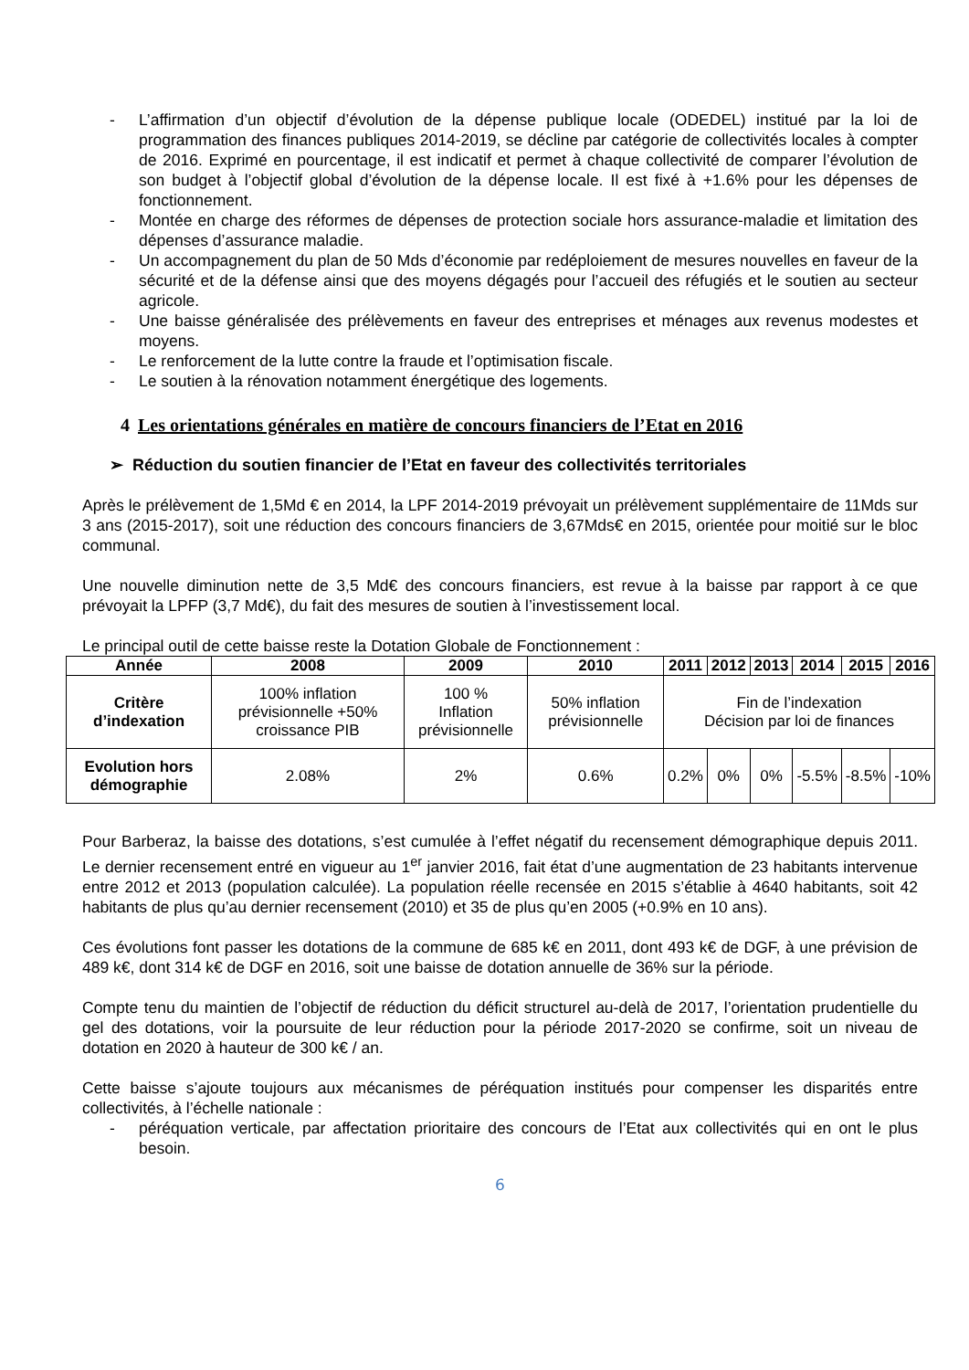- L’affirmation d’un objectif d’évolution de la dépense publique locale (ODEDEL) institué par la loi de programmation des finances publiques 2014-2019, se décline par catégorie de collectivités locales à compter de 2016. Exprimé en pourcentage, il est indicatif et permet à chaque collectivité de comparer l’évolution de son budget à l’objectif global d’évolution de la dépense locale. Il est fixé à +1.6% pour les dépenses de fonctionnement.
- Montée en charge des réformes de dépenses de protection sociale hors assurance-maladie et limitation des dépenses d’assurance maladie.
- Un accompagnement du plan de 50 Mds d’économie par redéploiement de mesures nouvelles en faveur de la sécurité et de la défense ainsi que des moyens dégagés pour l’accueil des réfugiés et le soutien au secteur agricole.
- Une baisse généralisée des prélèvements en faveur des entreprises et ménages aux revenus modestes et moyens.
- Le renforcement de la lutte contre la fraude et l’optimisation fiscale.
- Le soutien à la rénovation notamment énergétique des logements.
4 Les orientations générales en matière de concours financiers de l’Etat en 2016
➢ Réduction du soutien financier de l’Etat en faveur des collectivités territoriales
Après le prélèvement de 1,5Md € en 2014, la LPF 2014-2019 prévoyait un prélèvement supplémentaire de 11Mds sur 3 ans (2015-2017), soit une réduction des concours financiers de 3,67Mds€ en 2015, orientée pour moitié sur le bloc communal.
Une nouvelle diminution nette de 3,5 Md€ des concours financiers, est revue à la baisse par rapport à ce que prévoyait la LPFP (3,7 Md€), du fait des mesures de soutien à l’investissement local.
Le principal outil de cette baisse reste la Dotation Globale de Fonctionnement :
| Année | 2008 | 2009 | 2010 | 2011 | 2012 | 2013 | 2014 | 2015 | 2016 |
| --- | --- | --- | --- | --- | --- | --- | --- | --- | --- |
| Critère d’indexation | 100% inflation prévisionnelle +50% croissance PIB | 100 % Inflation prévisionnelle | 50% inflation prévisionnelle | Fin de l’indexation Décision par loi de finances | | | | | |
| Evolution hors démographie | 2.08% | 2% | 0.6% | 0.2% | 0% | 0% | -5.5% | -8.5% | -10% |
Pour Barberaz, la baisse des dotations, s’est cumulée à l’effet négatif du recensement démographique depuis 2011. Le dernier recensement entré en vigueur au 1<sup>er</sup> janvier 2016, fait état d’une augmentation de 23 habitants intervenue entre 2012 et 2013 (population calculée). La population réelle recensée en 2015 s’établie à 4640 habitants, soit 42 habitants de plus qu’au dernier recensement (2010) et 35 de plus qu’en 2005 (+0.9% en 10 ans).
Ces évolutions font passer les dotations de la commune de 685 k€ en 2011, dont 493 k€ de DGF, à une prévision de 489 k€, dont 314 k€ de DGF en 2016, soit une baisse de dotation annuelle de 36% sur la période.
Compte tenu du maintien de l’objectif de réduction du déficit structurel au-delà de 2017, l’orientation prudentielle du gel des dotations, voir la poursuite de leur réduction pour la période 2017-2020 se confirme, soit un niveau de dotation en 2020 à hauteur de 300 k€ / an.
Cette baisse s’ajoute toujours aux mécanismes de péréquation institués pour compenser les disparités entre collectivités, à l’échelle nationale :
- péréquation verticale, par affectation prioritaire des concours de l’Etat aux collectivités qui en ont le plus besoin.
6